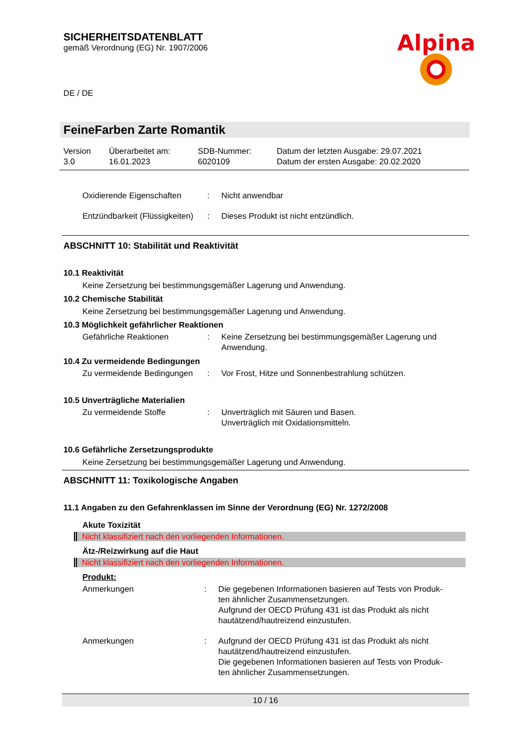SICHERHEITSDATENBLATT
gemäß Verordnung (EG) Nr. 1907/2006
Alpina
DE / DE
FeineFarben Zarte Romantik
| Version 3.0 | Überarbeitet am: 16.01.2023 | SDB-Nummer: 6020109 | Datum der letzten Ausgabe: 29.07.2021 Datum der ersten Ausgabe: 20.02.2020 |
| Oxidierende Eigenschaften | : | Nicht anwendbar |
| Entzündbarkeit (Flüssigkeiten) | : | Dieses Produkt ist nicht entzündlich. |
ABSCHNITT 10: Stabilität und Reaktivität
10.1 Reaktivität
Keine Zersetzung bei bestimmungsgemäßer Lagerung und Anwendung.
10.2 Chemische Stabilität
Keine Zersetzung bei bestimmungsgemäßer Lagerung und Anwendung.
10.3 Möglichkeit gefährlicher Reaktionen
| Gefährliche Reaktionen | : | Keine Zersetzung bei bestimmungsgemäßer Lagerung und Anwendung. |
10.4 Zu vermeidende Bedingungen
| Zu vermeidende Bedingungen | : | Vor Frost, Hitze und Sonnenbestrahlung schützen. |
10.5 Unverträgliche Materialien
| Zu vermeidende Stoffe | : | Unverträglich mit Säuren und Basen. Unverträglich mit Oxidationsmitteln. |
10.6 Gefährliche Zersetzungsprodukte
Keine Zersetzung bei bestimmungsgemäßer Lagerung und Anwendung.
ABSCHNITT 11: Toxikologische Angaben
11.1 Angaben zu den Gefahrenklassen im Sinne der Verordnung (EG) Nr. 1272/2008
Akute Toxizität
Nicht klassifiziert nach den vorliegenden Informationen.
Ätz-/Reizwirkung auf die Haut
Nicht klassifiziert nach den vorliegenden Informationen.
Produkt:
| Anmerkungen | : | Die gegebenen Informationen basieren auf Tests von Produk- ten ähnlicher Zusammensetzungen. Aufgrund der OECD Prüfung 431 ist das Produkt als nicht hautätzend/hautreizend einzustufen. |
| Anmerkungen | : | Aufgrund der OECD Prüfung 431 ist das Produkt als nicht hautätzend/hautreizend einzustufen. Die gegebenen Informationen basieren auf Tests von Produk- ten ähnlicher Zusammensetzungen. |
10 / 16